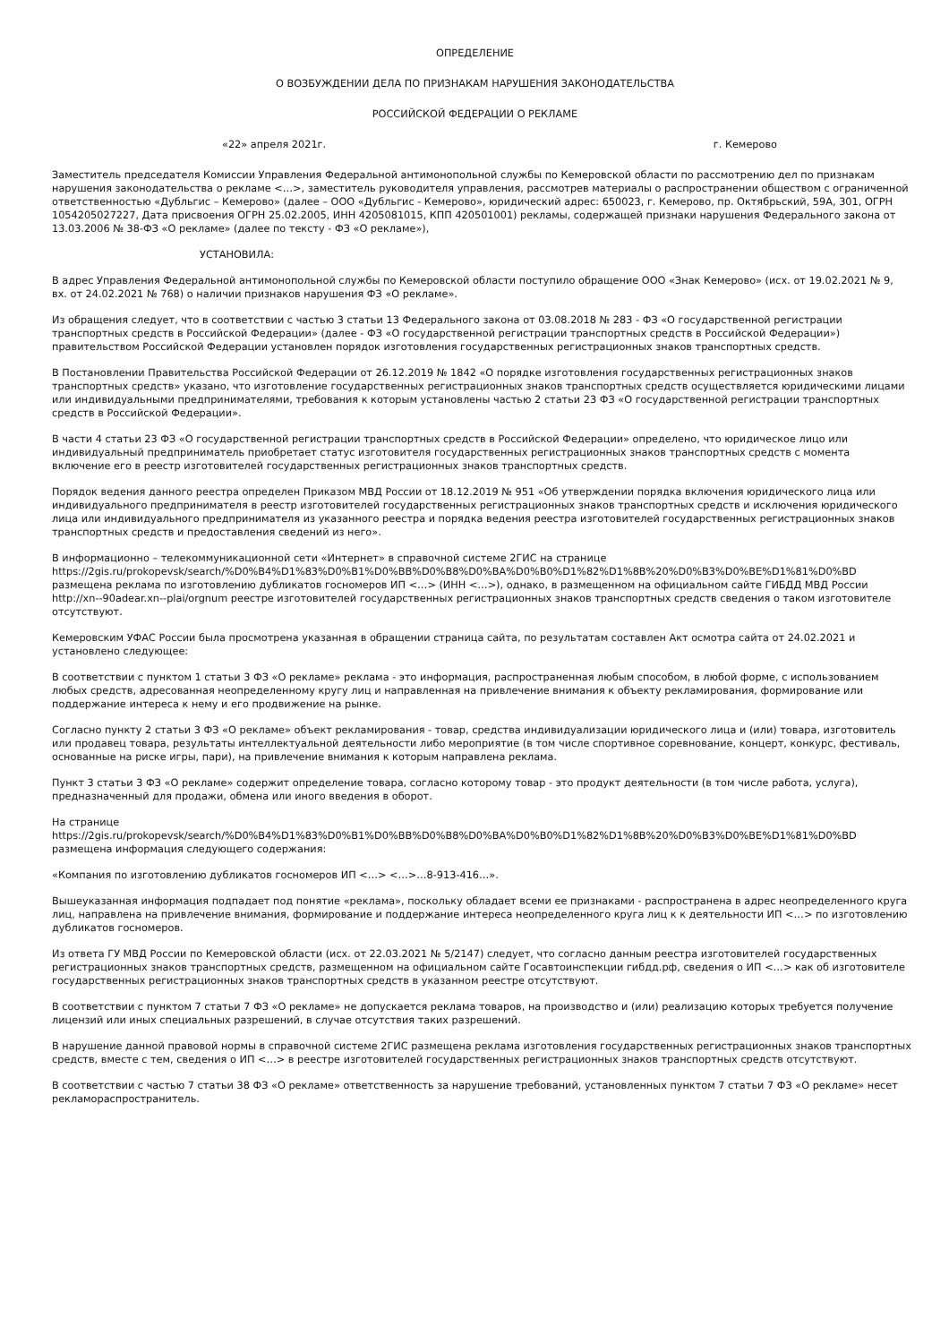ОПРЕДЕЛЕНИЕ
О ВОЗБУЖДЕНИИ ДЕЛА ПО ПРИЗНАКАМ НАРУШЕНИЯ ЗАКОНОДАТЕЛЬСТВА
РОССИЙСКОЙ ФЕДЕРАЦИИ О РЕКЛАМЕ
«22» апреля 2021г. г. Кемерово
Заместитель председателя Комиссии Управления Федеральной антимонопольной службы по Кемеровской области по рассмотрению дел по признакам нарушения законодательства о рекламе <…>, заместитель руководителя управления, рассмотрев материалы о распространении обществом с ограниченной ответственностью «Дубльгис – Кемерово» (далее – ООО «Дубльгис - Кемерово», юридический адрес: 650023, г. Кемерово, пр. Октябрьский, 59А, 301, ОГРН 1054205027227, Дата присвоения ОГРН 25.02.2005, ИНН 4205081015, КПП 420501001) рекламы, содержащей признаки нарушения Федерального закона от 13.03.2006 № 38-ФЗ «О рекламе» (далее по тексту - ФЗ «О рекламе»),
УСТАНОВИЛА:
В адрес Управления Федеральной антимонопольной службы по Кемеровской области поступило обращение ООО «Знак Кемерово» (исх. от 19.02.2021 № 9, вх. от 24.02.2021 № 768) о наличии признаков нарушения ФЗ «О рекламе».
Из обращения следует, что в соответствии с частью 3 статьи 13 Федерального закона от 03.08.2018 № 283 - ФЗ «О государственной регистрации транспортных средств в Российской Федерации» (далее - ФЗ «О государственной регистрации транспортных средств в Российской Федерации») правительством Российской Федерации установлен порядок изготовления государственных регистрационных знаков транспортных средств.
В Постановлении Правительства Российской Федерации от 26.12.2019 № 1842 «О порядке изготовления государственных регистрационных знаков транспортных средств» указано, что изготовление государственных регистрационных знаков транспортных средств осуществляется юридическими лицами или индивидуальными предпринимателями, требования к которым установлены частью 2 статьи 23 ФЗ «О государственной регистрации транспортных средств в Российской Федерации».
В части 4 статьи 23 ФЗ «О государственной регистрации транспортных средств в Российской Федерации» определено, что юридическое лицо или индивидуальный предприниматель приобретает статус изготовителя государственных регистрационных знаков транспортных средств с момента включение его в реестр изготовителей государственных регистрационных знаков транспортных средств.
Порядок ведения данного реестра определен Приказом МВД России от 18.12.2019 № 951 «Об утверждении порядка включения юридического лица или индивидуального предпринимателя в реестр изготовителей государственных регистрационных знаков транспортных средств и исключения юридического лица или индивидуального предпринимателя из указанного реестра и порядка ведения реестра изготовителей государственных регистрационных знаков транспортных средств и предоставления сведений из него».
В информационно – телекоммуникационной сети «Интернет» в справочной системе 2ГИС на странице
https://2gis.ru/prokopevsk/search/%D0%B4%D1%83%D0%B1%D0%BB%D0%B8%D0%BA%D0%B0%D1%82%D1%8B%20%D0%B3%D0%BE%D1%81%D0%BD
размещена реклама по изготовлению дубликатов госномеров ИП <…> (ИНН <…>), однако, в размещенном на официальном сайте ГИБДД МВД России http://xn--90adear.xn--plai/orgnum реестре изготовителей государственных регистрационных знаков транспортных средств сведения о таком изготовителе отсутствуют.
Кемеровским УФАС России была просмотрена указанная в обращении страница сайта, по результатам составлен Акт осмотра сайта от 24.02.2021 и установлено следующее:
В соответствии с пунктом 1 статьи 3 ФЗ «О рекламе» реклама - это информация, распространенная любым способом, в любой форме, с использованием любых средств, адресованная неопределенному кругу лиц и направленная на привлечение внимания к объекту рекламирования, формирование или поддержание интереса к нему и его продвижение на рынке.
Согласно пункту 2 статьи 3 ФЗ «О рекламе» объект рекламирования - товар, средства индивидуализации юридического лица и (или) товара, изготовитель или продавец товара, результаты интеллектуальной деятельности либо мероприятие (в том числе спортивное соревнование, концерт, конкурс, фестиваль, основанные на риске игры, пари), на привлечение внимания к которым направлена реклама.
Пункт 3 статьи 3 ФЗ «О рекламе» содержит определение товара, согласно которому товар - это продукт деятельности (в том числе работа, услуга), предназначенный для продажи, обмена или иного введения в оборот.
На странице
https://2gis.ru/prokopevsk/search/%D0%B4%D1%83%D0%B1%D0%BB%D0%B8%D0%BA%D0%B0%D1%82%D1%8B%20%D0%B3%D0%BE%D1%81%D0%BD
размещена информация следующего содержания:
«Компания по изготовлению дубликатов госномеров ИП <…> <…>…8-913-416…».
Вышеуказанная информация подпадает под понятие «реклама», поскольку обладает всеми ее признаками - распространена в адрес неопределенного круга лиц, направлена на привлечение внимания, формирование и поддержание интереса неопределенного круга лиц к к деятельности ИП <…> по изготовлению дубликатов госномеров.
Из ответа ГУ МВД России по Кемеровской области (исх. от 22.03.2021 № 5/2147) следует, что согласно данным реестра изготовителей государственных регистрационных знаков транспортных средств, размещенном на официальном сайте Госавтоинспекции гибдд.рф, сведения о ИП <…> как об изготовителе государственных регистрационных знаков транспортных средств в указанном реестре отсутствуют.
В соответствии с пунктом 7 статьи 7 ФЗ «О рекламе» не допускается реклама товаров, на производство и (или) реализацию которых требуется получение лицензий или иных специальных разрешений, в случае отсутствия таких разрешений.
В нарушение данной правовой нормы в справочной системе 2ГИС размещена реклама изготовления государственных регистрационных знаков транспортных средств, вместе с тем, сведения о ИП <…> в реестре изготовителей государственных регистрационных знаков транспортных средств отсутствуют.
В соответствии с частью 7 статьи 38 ФЗ «О рекламе» ответственность за нарушение требований, установленных пунктом 7 статьи 7 ФЗ «О рекламе» несет рекламораспространитель.